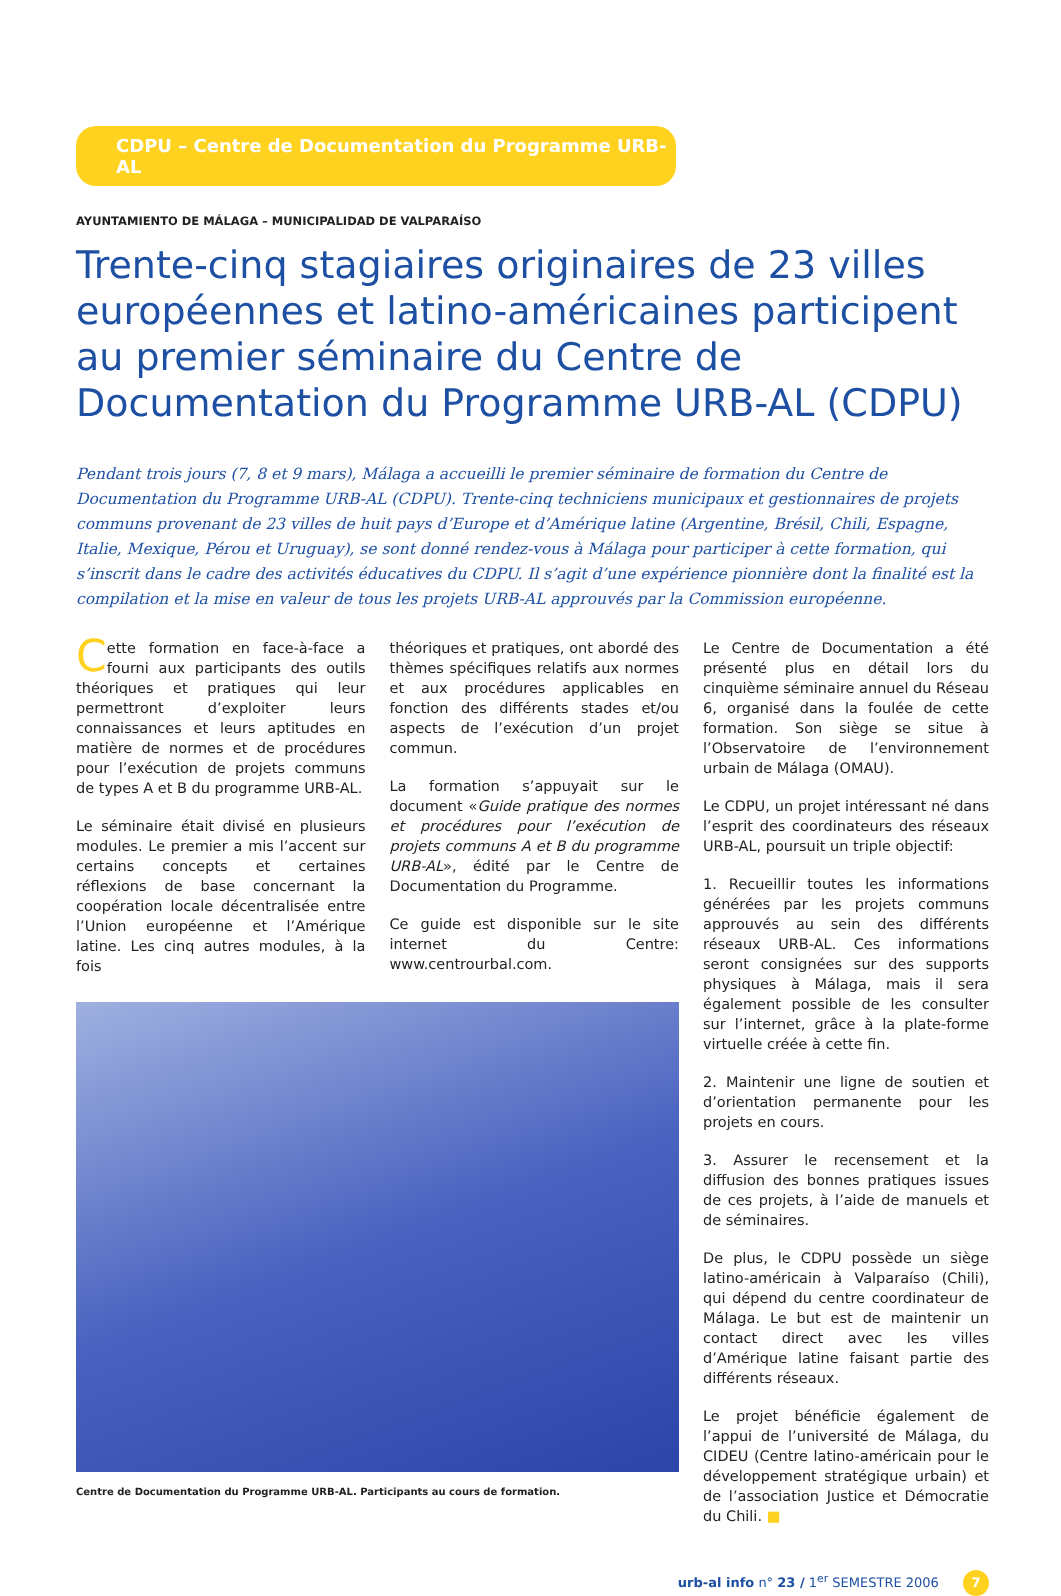CDPU – Centre de Documentation du Programme URB-AL
AYUNTAMIENTO DE MÁLAGA – MUNICIPALIDAD DE VALPARAÍSO
Trente-cinq stagiaires originaires de 23 villes européennes et latino-américaines participent au premier séminaire du Centre de Documentation du Programme URB-AL (CDPU)
Pendant trois jours (7, 8 et 9 mars), Málaga a accueilli le premier séminaire de formation du Centre de Documentation du Programme URB-AL (CDPU). Trente-cinq techniciens municipaux et gestionnaires de projets communs provenant de 23 villes de huit pays d’Europe et d’Amérique latine (Argentine, Brésil, Chili, Espagne, Italie, Mexique, Pérou et Uruguay), se sont donné rendez-vous à Málaga pour participer à cette formation, qui s’inscrit dans le cadre des activités éducatives du CDPU. Il s’agit d’une expérience pionnière dont la finalité est la compilation et la mise en valeur de tous les projets URB-AL approuvés par la Commission européenne.
Cette formation en face-à-face a fourni aux participants des outils théoriques et pratiques qui leur permettront d’exploiter leurs connaissances et leurs aptitudes en matière de normes et de procédures pour l’exécution de projets communs de types A et B du programme URB-AL.
Le séminaire était divisé en plusieurs modules. Le premier a mis l’accent sur certains concepts et certaines réflexions de base concernant la coopération locale décentralisée entre l’Union européenne et l’Amérique latine. Les cinq autres modules, à la fois
théoriques et pratiques, ont abordé des thèmes spécifiques relatifs aux normes et aux procédures applicables en fonction des différents stades et/ou aspects de l’exécution d’un projet commun.
La formation s’appuyait sur le document «Guide pratique des normes et procédures pour l’exécution de projets communs A et B du programme URB-AL», édité par le Centre de Documentation du Programme.
Ce guide est disponible sur le site internet du Centre: www.centrourbal.com.
Centre de Documentation du Programme URB-AL. Participants au cours de formation.
Le Centre de Documentation a été présenté plus en détail lors du cinquième séminaire annuel du Réseau 6, organisé dans la foulée de cette formation. Son siège se situe à l’Observatoire de l’environnement urbain de Málaga (OMAU).
Le CDPU, un projet intéressant né dans l’esprit des coordinateurs des réseaux URB-AL, poursuit un triple objectif:
1. Recueillir toutes les informations générées par les projets communs approuvés au sein des différents réseaux URB-AL. Ces informations seront consignées sur des supports physiques à Málaga, mais il sera également possible de les consulter sur l’internet, grâce à la plate-forme virtuelle créée à cette fin.
2. Maintenir une ligne de soutien et d’orientation permanente pour les projets en cours.
3. Assurer le recensement et la diffusion des bonnes pratiques issues de ces projets, à l’aide de manuels et de séminaires.
De plus, le CDPU possède un siège latino-américain à Valparaíso (Chili), qui dépend du centre coordinateur de Málaga. Le but est de maintenir un contact direct avec les villes d’Amérique latine faisant partie des différents réseaux.
Le projet bénéficie également de l’appui de l’université de Málaga, du CIDEU (Centre latino-américain pour le développement stratégique urbain) et de l’association Justice et Démocratie du Chili. ■
urb-al info n° 23 / 1<sup>er</sup> SEMESTRE 2006 7